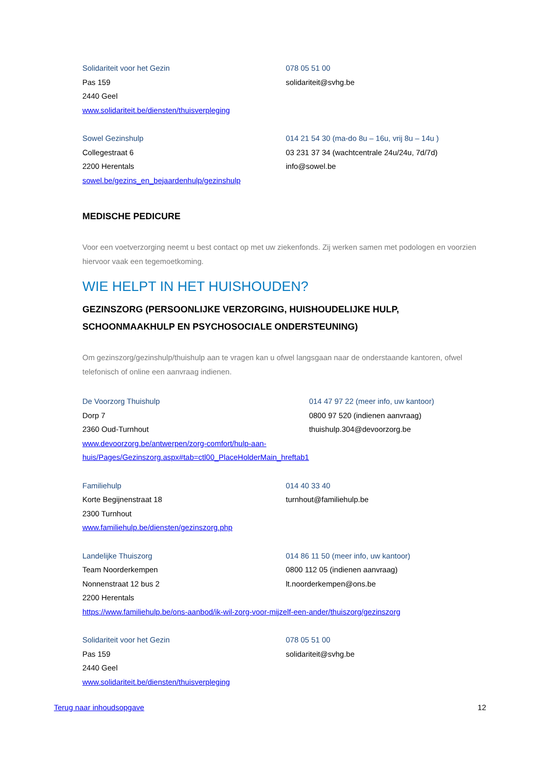Solidariteit voor het Gezin
Pas 159
2440 Geel
www.solidariteit.be/diensten/thuisverpleging
078 05 51 00
solidariteit@svhg.be
Sowel Gezinshulp
Collegestraat 6
2200 Herentals
sowel.be/gezins_en_bejaardenhulp/gezinshulp
014 21 54 30 (ma-do 8u – 16u, vrij 8u – 14u )
03 231 37 34 (wachtcentrale 24u/24u, 7d/7d)
info@sowel.be
MEDISCHE PEDICURE
Voor een voetverzorging neemt u best contact op met uw ziekenfonds. Zij werken samen met podologen en voorzien hiervoor vaak een tegemoetkoming.
WIE HELPT IN HET HUISHOUDEN?
GEZINSZORG (PERSOONLIJKE VERZORGING, HUISHOUDELIJKE HULP, SCHOONMAAKHULP EN PSYCHOSOCIALE ONDERSTEUNING)
Om gezinszorg/gezinshulp/thuishulp aan te vragen kan u ofwel langsgaan naar de onderstaande kantoren, ofwel telefonisch of online een aanvraag indienen.
De Voorzorg Thuishulp
Dorp 7
2360 Oud-Turnhout
www.devoorzorg.be/antwerpen/zorg-comfort/hulp-aan-
huis/Pages/Gezinszorg.aspx#tab=ctl00_PlaceHolderMain_hreftab1
014 47 97 22 (meer info, uw kantoor)
0800 97 520 (indienen aanvraag)
thuishulp.304@devoorzorg.be
Familiehulp
Korte Begijnenstraat 18
2300 Turnhout
www.familiehulp.be/diensten/gezinszorg.php
014 40 33 40
turnhout@familiehulp.be
Landelijke Thuiszorg
Team Noorderkempen
Nonnenstraat 12 bus 2
2200 Herentals
014 86 11 50 (meer info, uw kantoor)
0800 112 05 (indienen aanvraag)
lt.noorderkempen@ons.be
https://www.familiehulp.be/ons-aanbod/ik-wil-zorg-voor-mijzelf-een-ander/thuiszorg/gezinszorg
Solidariteit voor het Gezin
Pas 159
2440 Geel
www.solidariteit.be/diensten/thuisverpleging
078 05 51 00
solidariteit@svhg.be
Terug naar inhoudsopgave 12